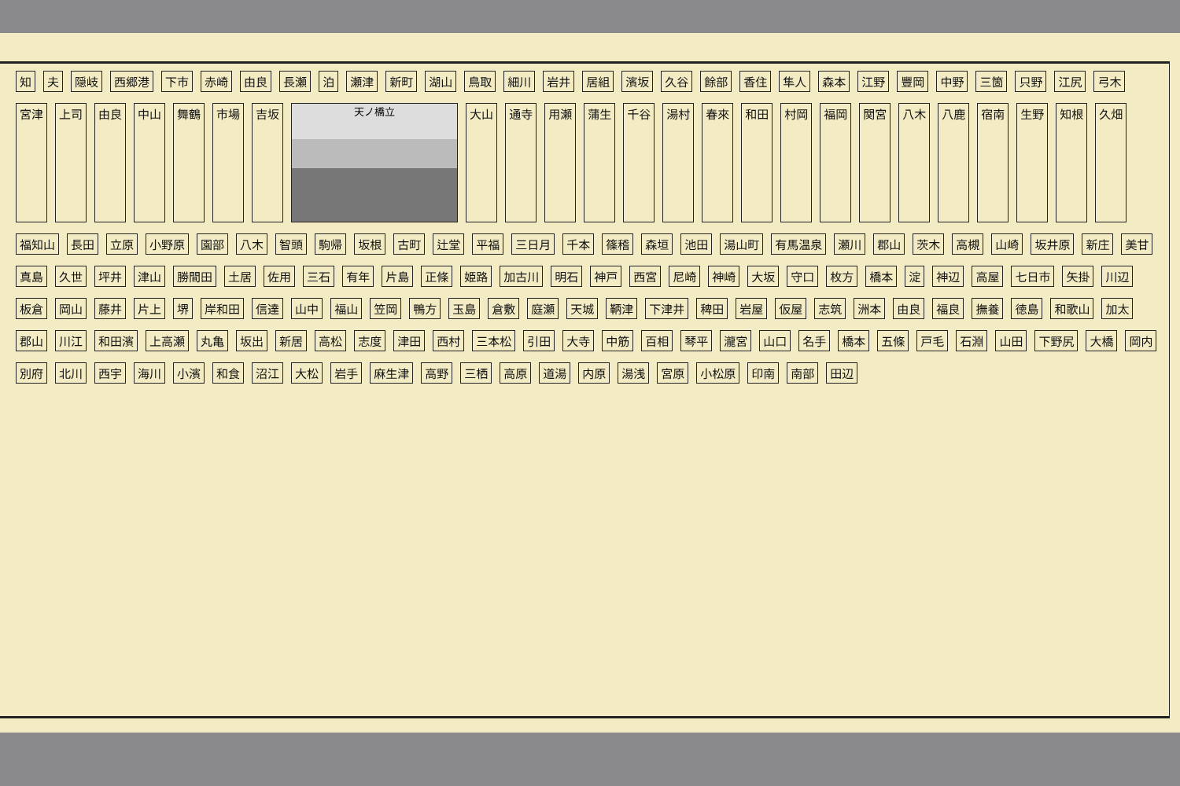知夫 隠岐 西郷港 下市 赤崎 由良 長瀬 泊 瀬津 新町 湖山 鳥取 細川 岩井 居組 濱坂 久谷 餘部 香住 隼人 森本 江野 豐岡 中野 三箇 只野 江尻 弓木 宮津 上司 由良 中山 舞鶴 市場 吉坂
天ノ橋立
大山 通寺 用瀬 蒲生 千谷 湯村 春來 和田 村岡 福岡 関宮 八木 八鹿 宿南 生野 知根 久畑 福知山 長田 立原 小野原 園部 八木 智頭 駒帰 坂根 古町 辻堂 平福 三日月 千本 篠稽 森垣 池田 湯山町 有馬温泉 瀬川 郡山 茨木 高槻 山崎 坂井原 新庄 美甘 真島 久世 坪井 津山 勝間田 土居 佐用 三石 有年 片島 正條 姫路 加古川 明石 神戸 西宮 尼崎 神崎 大坂 守口 枚方 橋本 淀 神辺 高屋 七日市 矢掛 川辺 板倉 岡山 藤井 片上 堺 岸和田 信達 山中 福山 笠岡 鴨方 玉島 倉敷 庭瀬 天城 鞆津 下津井 稗田 岩屋 仮屋 志筑 洲本 由良 福良 撫養 徳島 和歌山 加太 郡山 川江 和田濱 上高瀬 丸亀 坂出 新居 高松 志度 津田 西村 三本松 引田 大寺 中筋 百相 琴平 瀧宮 山口 名手 橋本 五條 戸毛 石淵 山田 下野尻 大橋 岡内 別府 北川 西宇 海川 小濱 和食 沼江 大松 岩手 麻生津 高野 三栖 高原 道湯 内原 湯浅 宮原 小松原 印南 南部 田辺